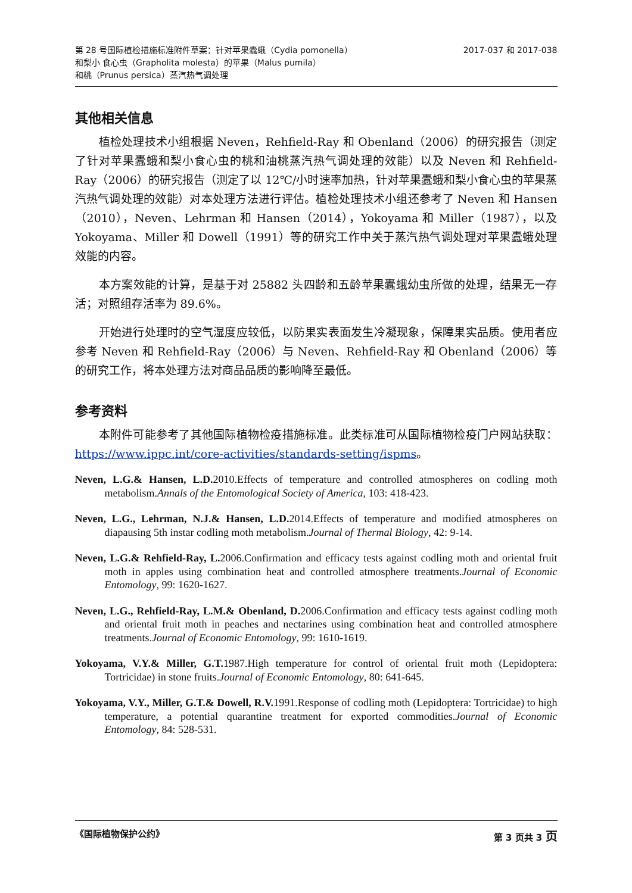第 28 号国际植检措施标准附件草案：针对苹果蠹蛾（Cydia pomonella）
和梨小 食心虫（Grapholita molesta）的苹果（Malus pumila）
和桃（Prunus persica）蒸汽热气调处理
2017-037 和 2017-038
其他相关信息
植检处理技术小组根据 Neven，Rehfield-Ray 和 Obenland（2006）的研究报告（测定了针对苹果蠹蛾和梨小食心虫的桃和油桃蒸汽热气调处理的效能）以及 Neven 和 Rehfield-Ray（2006）的研究报告（测定了以 12℃/小时速率加热，针对苹果蠹蛾和梨小食心虫的苹果蒸汽热气调处理的效能）对本处理方法进行评估。植检处理技术小组还参考了 Neven 和 Hansen（2010），Neven、Lehrman 和 Hansen（2014），Yokoyama 和 Miller（1987），以及 Yokoyama、Miller 和 Dowell（1991）等的研究工作中关于蒸汽热气调处理对苹果蠹蛾处理效能的内容。
本方案效能的计算，是基于对 25882 头四龄和五龄苹果蠹蛾幼虫所做的处理，结果无一存活；对照组存活率为 89.6%。
开始进行处理时的空气湿度应较低，以防果实表面发生冷凝现象，保障果实品质。使用者应参考 Neven 和 Rehfield-Ray（2006）与 Neven、Rehfield-Ray 和 Obenland（2006）等的研究工作，将本处理方法对商品品质的影响降至最低。
参考资料
本附件可能参考了其他国际植物检疫措施标准。此类标准可从国际植物检疫门户网站获取：https://www.ippc.int/core-activities/standards-setting/ispms。
Neven, L.G.& Hansen, L.D. 2010.Effects of temperature and controlled atmospheres on codling moth metabolism.Annals of the Entomological Society of America, 103: 418-423.
Neven, L.G., Lehrman, N.J.& Hansen, L.D. 2014.Effects of temperature and modified atmospheres on diapausing 5th instar codling moth metabolism.Journal of Thermal Biology, 42: 9-14.
Neven, L.G.& Rehfield-Ray, L. 2006.Confirmation and efficacy tests against codling moth and oriental fruit moth in apples using combination heat and controlled atmosphere treatments.Journal of Economic Entomology, 99: 1620-1627.
Neven, L.G., Rehfield-Ray, L.M.& Obenland, D. 2006.Confirmation and efficacy tests against codling moth and oriental fruit moth in peaches and nectarines using combination heat and controlled atmosphere treatments.Journal of Economic Entomology, 99: 1610-1619.
Yokoyama, V.Y.& Miller, G.T. 1987.High temperature for control of oriental fruit moth (Lepidoptera: Tortricidae) in stone fruits.Journal of Economic Entomology, 80: 641-645.
Yokoyama, V.Y., Miller, G.T.& Dowell, R.V. 1991.Response of codling moth (Lepidoptera: Tortricidae) to high temperature, a potential quarantine treatment for exported commodities.Journal of Economic Entomology, 84: 528-531.
《国际植物保护公约》 第 3 页共 3 页